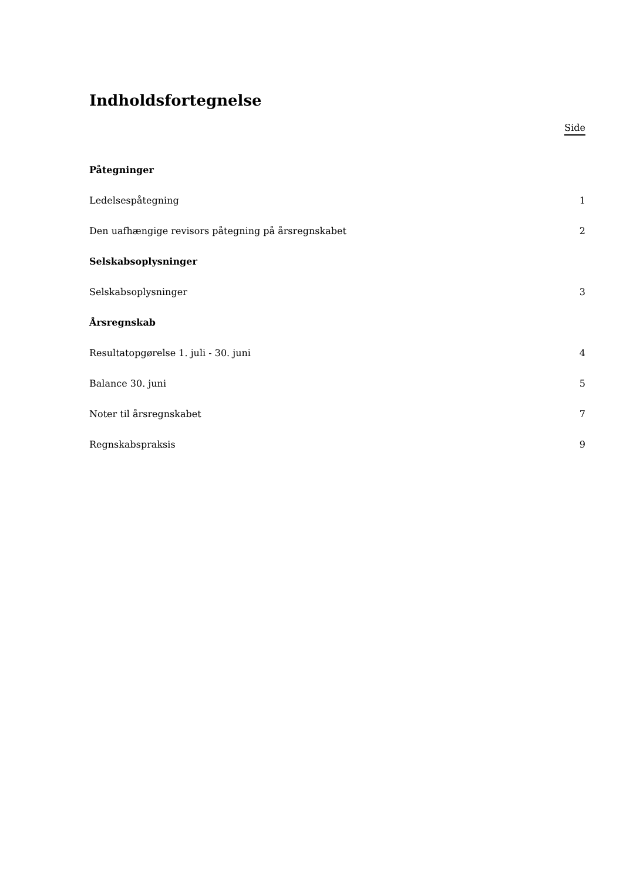Indholdsfortegnelse
Side
Påtegninger
Ledelsespåtegning 1
Den uafhængige revisors påtegning på årsregnskabet 2
Selskabsoplysninger
Selskabsoplysninger 3
Årsregnskab
Resultatopgørelse 1. juli - 30. juni 4
Balance 30. juni 5
Noter til årsregnskabet 7
Regnskabspraksis 9